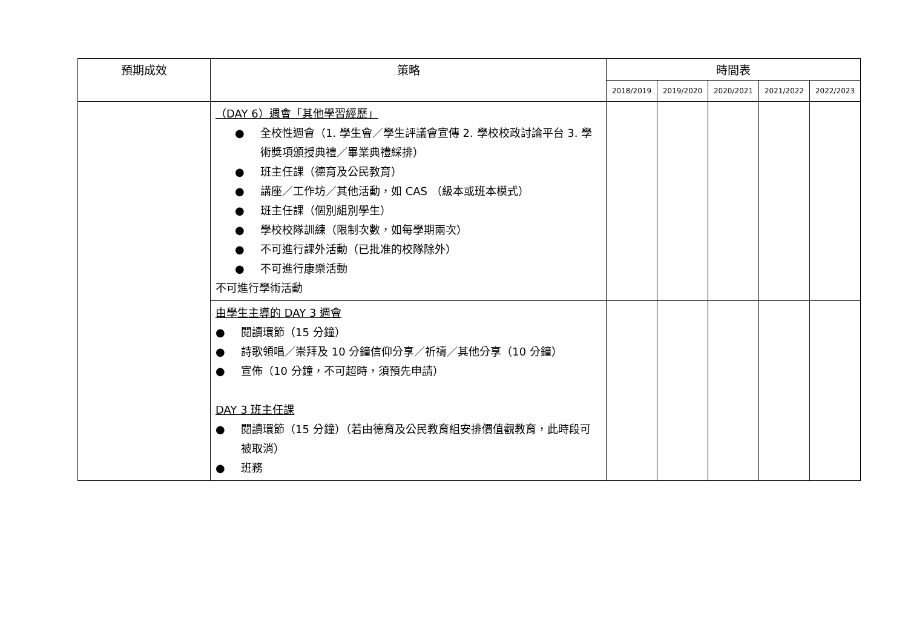| 預期成效 | 策略 | 時間表 | | | | |
| --- | --- | --- | --- | --- | --- | --- |
| | | 2018/2019 | 2019/2020 | 2020/2021 | 2021/2022 | 2022/2023 |
| | （DAY 6）週會「其他學習經歷」 ● 全校性週會（1. 學生會／學生評議會宣傳 2. 學校校政討論平台 3. 學術獎項頒授典禮／畢業典禮綵排） ● 班主任課（德育及公民教育） ● 講座／工作坊／其他活動，如 CAS （級本或班本模式） ● 班主任課（個別組別學生） ● 學校校隊訓練（限制次數，如每學期兩次） ● 不可進行課外活動（已批准的校隊除外） ● 不可進行康樂活動 不可進行學術活動 | | | | | |
| | 由學生主導的 DAY 3 週會 ● 閱讀環節（15 分鐘） ● 詩歌領唱／崇拜及 10 分鐘信仰分享／祈禱／其他分享（10 分鐘） ● 宣佈（10 分鐘，不可超時，須預先申請） DAY 3 班主任課 ● 閱讀環節（15 分鐘）（若由德育及公民教育組安排價值觀教育，此時段可被取消） ● 班務 | | | | | |